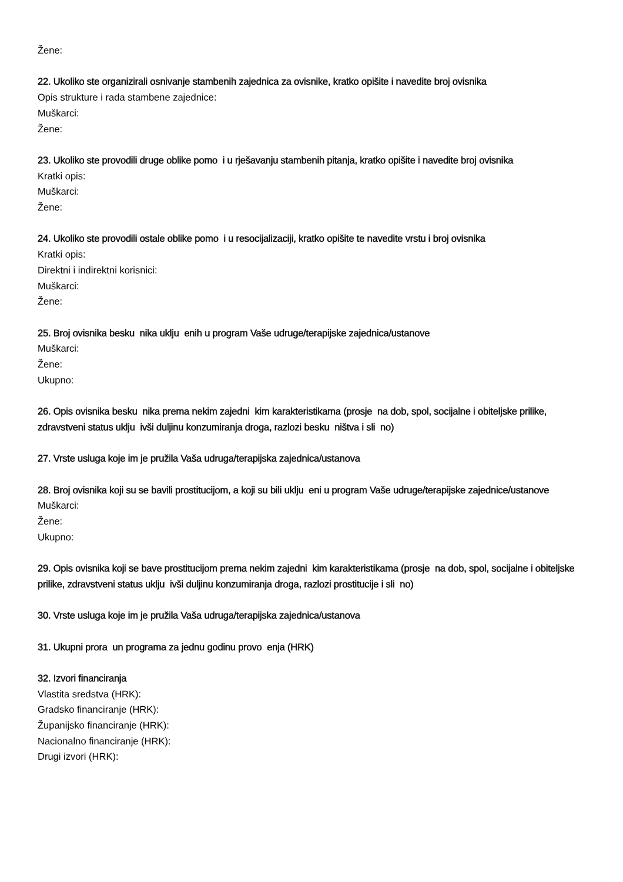Žene:
22. Ukoliko ste organizirali osnivanje stambenih zajednica za ovisnike, kratko opišite i navedite broj ovisnika
Opis strukture i rada stambene zajednice:
Muškarci:
Žene:
23. Ukoliko ste provodili druge oblike pomo i u rješavanju stambenih pitanja, kratko opišite i navedite broj ovisnika
Kratki opis:
Muškarci:
Žene:
24. Ukoliko ste provodili ostale oblike pomo i u resocijalizaciji, kratko opišite te navedite vrstu i broj ovisnika
Kratki opis:
Direktni i indirektni korisnici:
Muškarci:
Žene:
25. Broj ovisnika besku nika uklju enih u program Vaše udruge/terapijske zajednica/ustanove
Muškarci:
Žene:
Ukupno:
26. Opis ovisnika besku nika prema nekim zajedni kim karakteristikama (prosje na dob, spol, socijalne i obiteljske prilike, zdravstveni status uklju ivši duljinu konzumiranja droga, razlozi besku ništva i sli no)
27. Vrste usluga koje im je pružila Vaša udruga/terapijska zajednica/ustanova
28. Broj ovisnika koji su se bavili prostitucijom, a koji su bili uklju eni u program Vaše udruge/terapijske zajednice/ustanove
Muškarci:
Žene:
Ukupno:
29. Opis ovisnika koji se bave prostitucijom prema nekim zajedni kim karakteristikama (prosje na dob, spol, socijalne i obiteljske prilike, zdravstveni status uklju ivši duljinu konzumiranja droga, razlozi prostitucije i sli no)
30. Vrste usluga koje im je pružila Vaša udruga/terapijska zajednica/ustanova
31. Ukupni prora un programa za jednu godinu provo enja (HRK)
32. Izvori financiranja
Vlastita sredstva (HRK):
Gradsko financiranje (HRK):
Županijsko financiranje (HRK):
Nacionalno financiranje (HRK):
Drugi izvori (HRK):